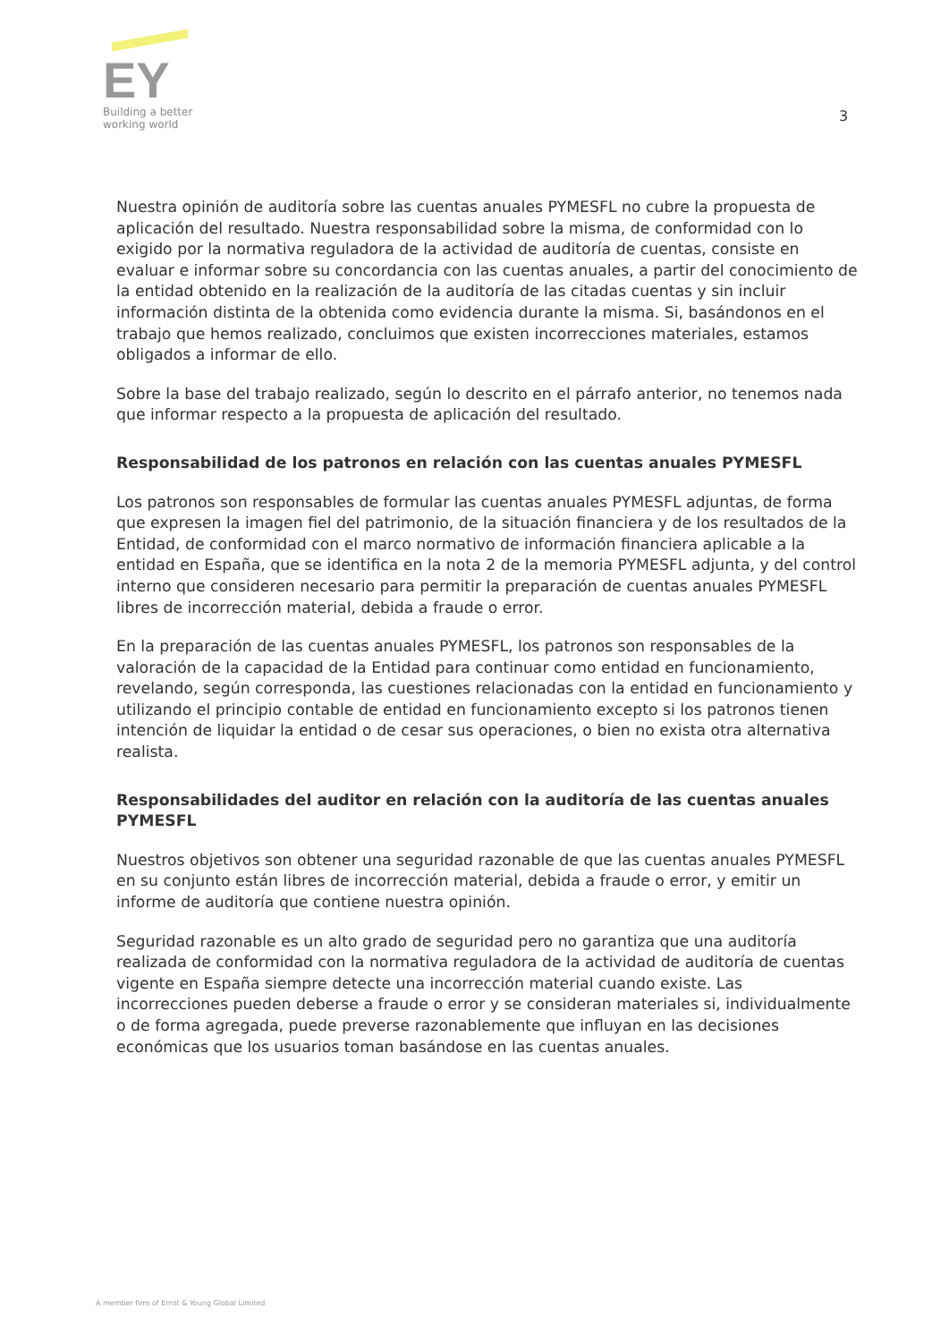EY
Building a better
working world
3
Nuestra opinión de auditoría sobre las cuentas anuales PYMESFL no cubre la propuesta de aplicación del resultado. Nuestra responsabilidad sobre la misma, de conformidad con lo exigido por la normativa reguladora de la actividad de auditoría de cuentas, consiste en evaluar e informar sobre su concordancia con las cuentas anuales, a partir del conocimiento de la entidad obtenido en la realización de la auditoría de las citadas cuentas y sin incluir información distinta de la obtenida como evidencia durante la misma. Si, basándonos en el trabajo que hemos realizado, concluimos que existen incorrecciones materiales, estamos obligados a informar de ello.
Sobre la base del trabajo realizado, según lo descrito en el párrafo anterior, no tenemos nada que informar respecto a la propuesta de aplicación del resultado.
Responsabilidad de los patronos en relación con las cuentas anuales PYMESFL
Los patronos son responsables de formular las cuentas anuales PYMESFL adjuntas, de forma que expresen la imagen fiel del patrimonio, de la situación financiera y de los resultados de la Entidad, de conformidad con el marco normativo de información financiera aplicable a la entidad en España, que se identifica en la nota 2 de la memoria PYMESFL adjunta, y del control interno que consideren necesario para permitir la preparación de cuentas anuales PYMESFL libres de incorrección material, debida a fraude o error.
En la preparación de las cuentas anuales PYMESFL, los patronos son responsables de la valoración de la capacidad de la Entidad para continuar como entidad en funcionamiento, revelando, según corresponda, las cuestiones relacionadas con la entidad en funcionamiento y utilizando el principio contable de entidad en funcionamiento excepto si los patronos tienen intención de liquidar la entidad o de cesar sus operaciones, o bien no exista otra alternativa realista.
Responsabilidades del auditor en relación con la auditoría de las cuentas anuales PYMESFL
Nuestros objetivos son obtener una seguridad razonable de que las cuentas anuales PYMESFL en su conjunto están libres de incorrección material, debida a fraude o error, y emitir un informe de auditoría que contiene nuestra opinión.
Seguridad razonable es un alto grado de seguridad pero no garantiza que una auditoría realizada de conformidad con la normativa reguladora de la actividad de auditoría de cuentas vigente en España siempre detecte una incorrección material cuando existe. Las incorrecciones pueden deberse a fraude o error y se consideran materiales si, individualmente o de forma agregada, puede preverse razonablemente que influyan en las decisiones económicas que los usuarios toman basándose en las cuentas anuales.
A member firm of Ernst & Young Global Limited